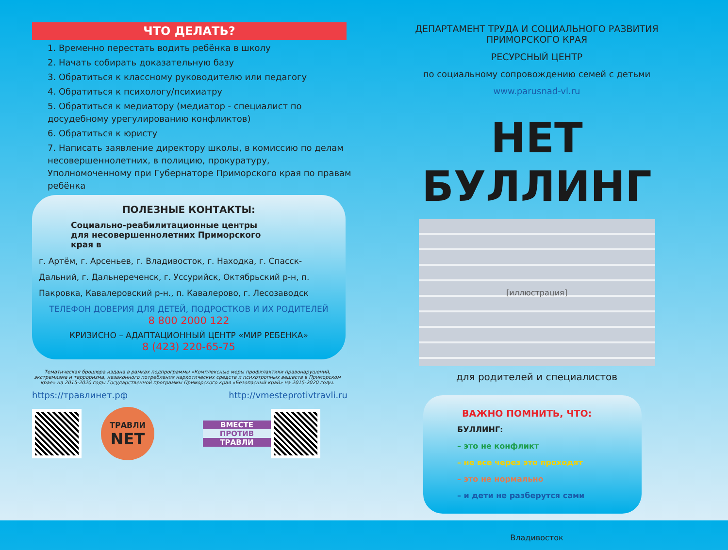ЧТО ДЕЛАТЬ?
1. Временно перестать водить ребёнка в школу
2. Начать собирать доказательную базу
3. Обратиться к классному руководителю или педагогу
4. Обратиться к психологу/психиатру
5. Обратиться к медиатору (медиатор - специалист по досудебному урегулированию конфликтов)
6. Обратиться к юристу
7. Написать заявление директору школы, в комиссию по делам несовершеннолетних, в полицию, прокуратуру, Уполномоченному при Губернаторе Приморского края по правам ребёнка
ПОЛЕЗНЫЕ КОНТАКТЫ:
Социально-реабилитационные центры для несовершеннолетних Приморского края в
г. Артём, г. Арсеньев, г. Владивосток, г. Находка, г. Спасск-Дальний, г. Дальнереченск, г. Уссурийск, Октябрьский р-н, п. Пакровка, Кавалеровский р-н., п. Кавалерово, г. Лесозаводск
ТЕЛЕФОН ДОВЕРИЯ ДЛЯ ДЕТЕЙ, ПОДРОСТКОВ И ИХ РОДИТЕЛЕЙ
8 800 2000 122
КРИЗИСНО – АДАПТАЦИОННЫЙ ЦЕНТР «МИР РЕБЕНКА»
8 (423) 220-65-75
Тематическая брошюра издана в рамках подпрограммы «Комплексные меры профилактики правонарушений, экстремизма и терроризма, незаконного потребления наркотических средств и психотропных веществ в Приморском крае» на 2015-2020 годы Государственной программы Приморского края «Безопасный край» на 2015-2020 годы.
https://травлинет.рф http://vmesteprotivtravli.ru
ТРАВЛИ
NET
ВМЕСТЕ
ПРОТИВ
ТРАВЛИ
ДЕПАРТАМЕНТ ТРУДА И СОЦИАЛЬНОГО РАЗВИТИЯ
ПРИМОРСКОГО КРАЯ
РЕСУРСНЫЙ ЦЕНТР
по социальному сопровождению семей с детьми
www.parusnad-vl.ru
НЕТ БУЛЛИНГ
[иллюстрация]
для родителей и специалистов
ВАЖНО ПОМНИТЬ, ЧТО:
БУЛЛИНГ:
– это не конфликт
– не все через это проходят
– это не нормально
– и дети не разберутся сами
Владивосток